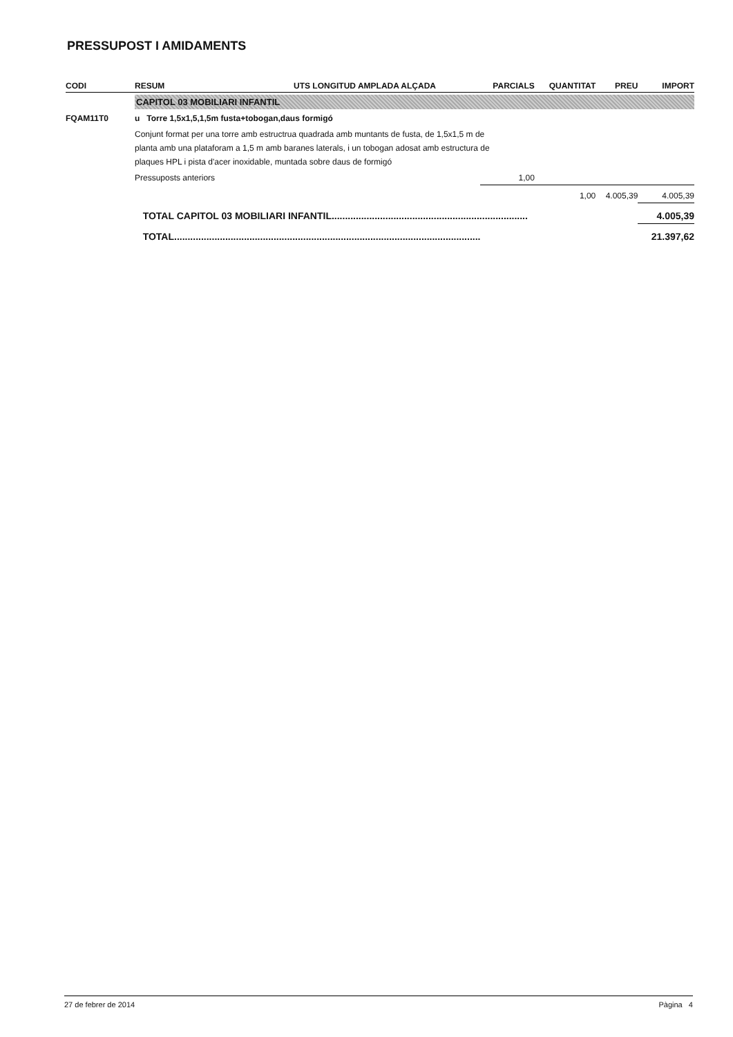PRESSUPOST I AMIDAMENTS
| CODI | RESUM | UTS LONGITUD AMPLADA ALÇADA | PARCIALS | QUANTITAT | PREU | IMPORT |
| --- | --- | --- | --- | --- | --- | --- |
| | CAPITOL 03 MOBILIARI INFANTIL | | | | | |
| FQAM11T0 | u Torre 1,5x1,5,1,5m fusta+tobogan,daus formigó | | | | | |
| | Conjunt format per una torre amb estructrua quadrada amb muntants de fusta, de 1,5x1,5 m de planta amb una plataforam a 1,5 m amb baranes laterals, i un tobogan adosat amb estructura de plaques HPL i pista d'acer inoxidable, muntada sobre daus de formigó | | | | | |
| | Pressuposts anteriors | | 1,00 | | | |
| | | | | 1,00 | 4.005,39 | 4.005,39 |
| | TOTAL CAPITOL 03 MOBILIARI INFANTIL......................................................................... | | | | | 4.005,39 |
| | TOTAL.................................................................................................................. | | | | | 21.397,62 |
27 de febrer de 2014 Pàgina 4